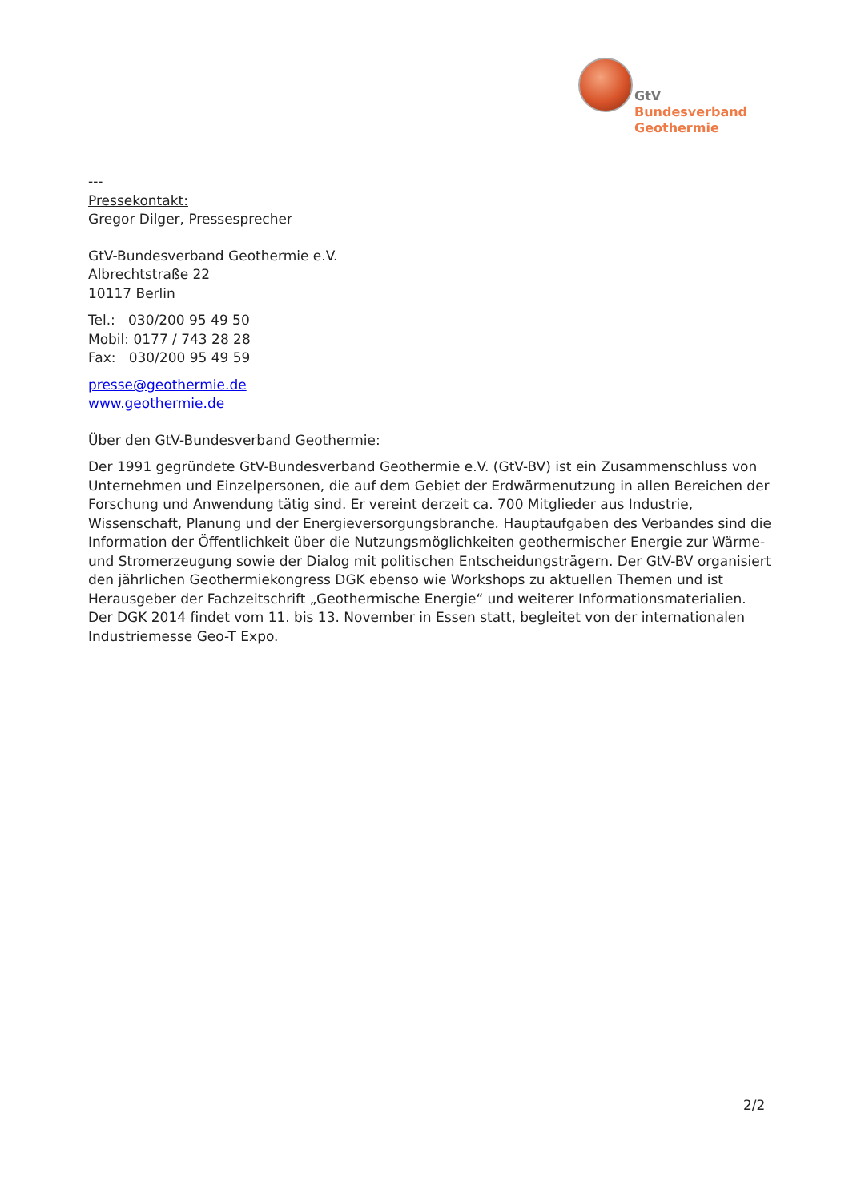GtV
Bundesverband
Geothermie
---
Pressekontakt:
Gregor Dilger, Pressesprecher
GtV-Bundesverband Geothermie e.V.
Albrechtstraße 22
10117 Berlin
Tel.: 030/200 95 49 50
Mobil: 0177 / 743 28 28
Fax: 030/200 95 49 59
presse@geothermie.de
www.geothermie.de
Über den GtV-Bundesverband Geothermie:
Der 1991 gegründete GtV-Bundesverband Geothermie e.V. (GtV-BV) ist ein Zusammenschluss von Unternehmen und Einzelpersonen, die auf dem Gebiet der Erdwärmenutzung in allen Bereichen der Forschung und Anwendung tätig sind. Er vereint derzeit ca. 700 Mitglieder aus Industrie, Wissenschaft, Planung und der Energieversorgungsbranche. Hauptaufgaben des Verbandes sind die Information der Öffentlichkeit über die Nutzungsmöglichkeiten geothermischer Energie zur Wärme- und Stromerzeugung sowie der Dialog mit politischen Entscheidungsträgern. Der GtV-BV organisiert den jährlichen Geothermiekongress DGK ebenso wie Workshops zu aktuellen Themen und ist Herausgeber der Fachzeitschrift „Geothermische Energie“ und weiterer Informationsmaterialien. Der DGK 2014 findet vom 11. bis 13. November in Essen statt, begleitet von der internationalen Industriemesse Geo-T Expo.
2/2